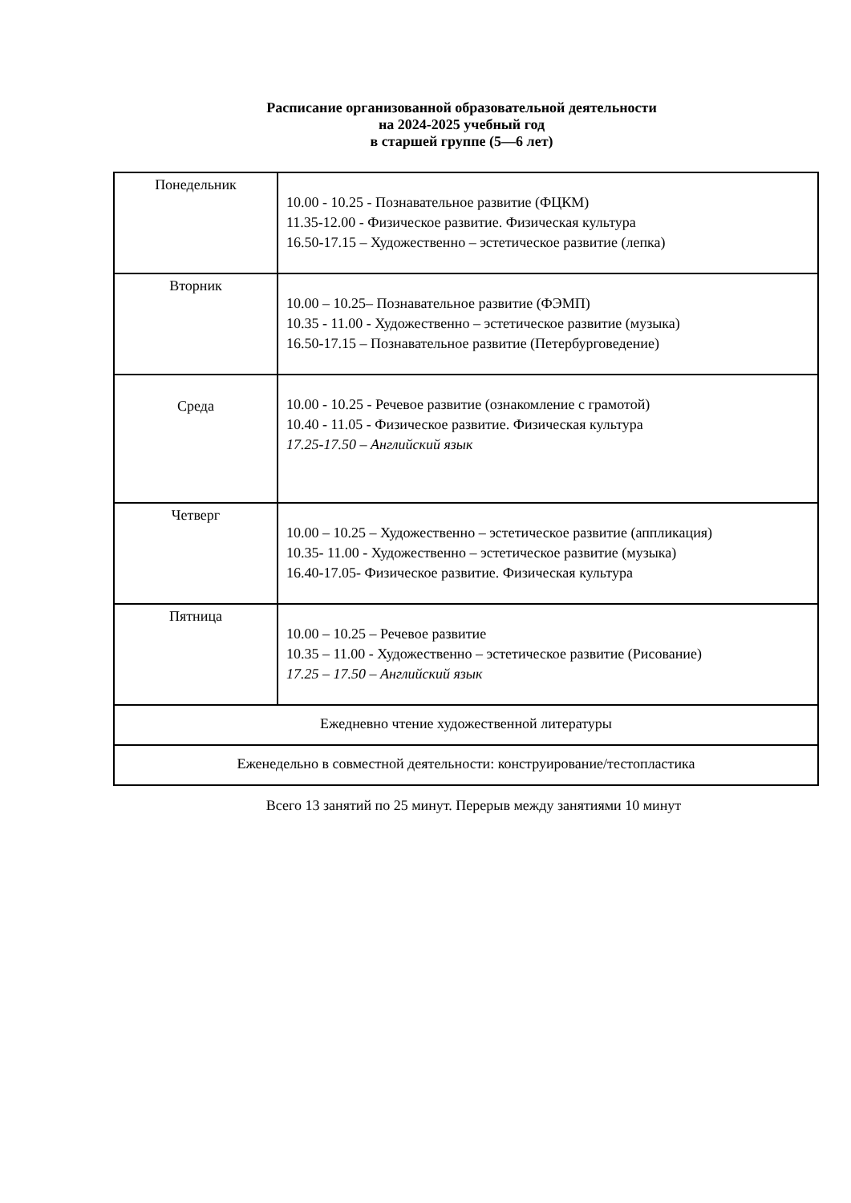Расписание организованной образовательной деятельности
на 2024-2025 учебный год
в старшей группе (5—6 лет)
| Понедельник | 10.00 - 10.25 - Познавательное развитие (ФЦКМ) 11.35-12.00 - Физическое развитие. Физическая культура 16.50-17.15 – Художественно – эстетическое развитие (лепка) |
| Вторник | 10.00 – 10.25– Познавательное развитие (ФЭМП) 10.35 - 11.00 - Художественно – эстетическое развитие (музыка) 16.50-17.15 – Познавательное развитие (Петербурговедение) |
| Среда | 10.00 - 10.25 - Речевое развитие (ознакомление с грамотой) 10.40 - 11.05 - Физическое развитие. Физическая культура 17.25-17.50 – Английский язык |
| Четверг | 10.00 – 10.25 – Художественно – эстетическое развитие (аппликация) 10.35- 11.00 - Художественно – эстетическое развитие (музыка) 16.40-17.05- Физическое развитие. Физическая культура |
| Пятница | 10.00 – 10.25 – Речевое развитие 10.35 – 11.00 - Художественно – эстетическое развитие (Рисование) 17.25 – 17.50 – Английский язык |
| Ежедневно чтение художественной литературы | |
| Еженедельно в совместной деятельности: конструирование/тестопластика | |
Всего 13 занятий по 25 минут. Перерыв между занятиями 10 минут